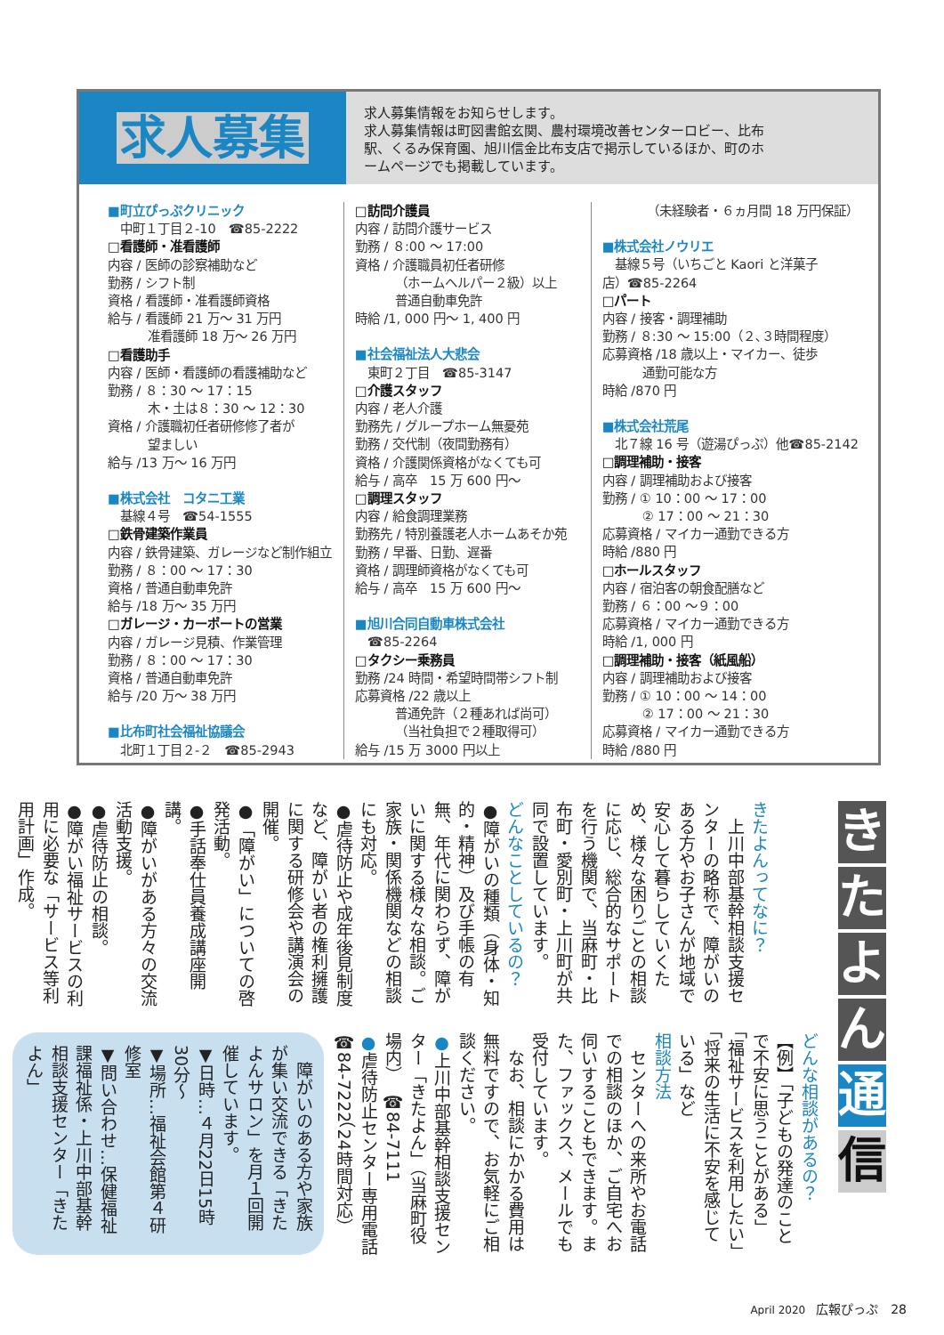求人募集
求人募集情報をお知らせします。
求人募集情報は町図書館玄関、農村環境改善センターロビー、比布駅、くるみ保育園、旭川信金比布支店で掲示しているほか、町のホームページでも掲載しています。
■町立ぴっぷクリニック
中町１丁目２-10　☎85-2222
□看護師・准看護師
内容 / 医師の診察補助など
勤務 / シフト制
資格 / 看護師・准看護師資格
給与 / 看護師 21 万～ 31 万円
准看護師 18 万～ 26 万円
□看護助手
内容 / 医師・看護師の看護補助など
勤務 / ８：30 ～ 17：15
木・土は８：30 ～ 12：30
資格 / 介護職初任者研修修了者が
望ましい
給与 /13 万～ 16 万円
■株式会社　コタニ工業
基線４号　☎54-1555
□鉄骨建築作業員
内容 / 鉄骨建築、ガレージなど制作組立
勤務 / ８：00 ～ 17：30
資格 / 普通自動車免許
給与 /18 万～ 35 万円
□ガレージ・カーポートの営業
内容 / ガレージ見積、作業管理
勤務 / ８：00 ～ 17：30
資格 / 普通自動車免許
給与 /20 万～ 38 万円
■比布町社会福祉協議会
北町１丁目２-２　☎85-2943
□訪問介護員
内容 / 訪問介護サービス
勤務 / ８:00 ～ 17:00
資格 / 介護職員初任者研修
（ホームヘルパー２級）以上
普通自動車免許
時給 /1, 000 円～ 1, 400 円
■社会福祉法人大悲会
東町２丁目　☎85-3147
□介護スタッフ
内容 / 老人介護
勤務先 / グループホーム無憂苑
勤務 / 交代制（夜間勤務有）
資格 / 介護関係資格がなくても可
給与 / 高卒　15 万 600 円～
□調理スタッフ
内容 / 給食調理業務
勤務先 / 特別養護老人ホームあそか苑
勤務 / 早番、日勤、遅番
資格 / 調理師資格がなくても可
給与 / 高卒　15 万 600 円～
■旭川合同自動車株式会社
☎85-2264
□タクシー乗務員
勤務 /24 時間・希望時間帯シフト制
応募資格 /22 歳以上
普通免許（２種あれば尚可）
（当社負担で２種取得可）
給与 /15 万 3000 円以上
（未経験者・６ヵ月間 18 万円保証）
■株式会社ノウリエ
基線５号（いちごと Kaori と洋菓子
店）☎85-2264
□パート
内容 / 接客・調理補助
勤務 / ８:30 ～ 15:00（２､３時間程度）
応募資格 /18 歳以上・マイカー、徒歩
通勤可能な方
時給 /870 円
■株式会社荒尾
北７線 16 号（遊湯ぴっぷ）他☎85-2142
□調理補助・接客
内容 / 調理補助および接客
勤務 / ① 10：00 ～ 17：00
② 17：00 ～ 21：30
応募資格 / マイカー通勤できる方
時給 /880 円
□ホールスタッフ
内容 / 宿泊客の朝食配膳など
勤務 / ６：00 ～９：00
応募資格 / マイカー通勤できる方
時給 /1, 000 円
□調理補助・接客（紙風船）
内容 / 調理補助および接客
勤務 / ① 10：00 ～ 14：00
② 17：00 ～ 21：30
応募資格 / マイカー通勤できる方
時給 /880 円
き
た
よ
ん
通
信
きたよんってなに？
　上川中部基幹相談支援センターの略称で、障がいのある方やお子さんが地域で安心して暮らしていくため、様々な困りごとの相談に応じ、総合的なサポートを行う機関で、当麻町・比布町・愛別町・上川町が共同で設置しています。
どんなことしているの？
●障がいの種類（身体・知的・精神）及び手帳の有無、年代に関わらず、障がいに関する様々な相談。ご家族・関係機関などの相談にも対応。
●虐待防止や成年後見制度など、障がい者の権利擁護に関する研修会や講演会の開催。
●「障がい」についての啓発活動。
●手話奉仕員養成講座開講。
●障がいがある方々の交流活動支援。
●虐待防止の相談。
●障がい福祉サービスの利用に必要な「サービス等利用計画」作成。
どんな相談があるの？
【例】「子どもの発達のことで不安に思うことがある」「福祉サービスを利用したい」「将来の生活に不安を感じている」など
相談方法
　センターへの来所やお電話での相談のほか、ご自宅へお伺いすることもできます。また、ファックス、メールでも受付しています。
　なお、相談にかかる費用は無料ですので、お気軽にご相談ください。
●上川中部基幹相談支援センター「きたよん」（当麻町役場内）　☎84-7111
●虐待防止センター専用電話
☎84-7222（24時間対応）
　障がいのある方や家族が集い交流できる「きたよんサロン」を月１回開催しています。
▼日時…４月22日15時30分～
▼場所…福祉会館第４研修室
▼問い合わせ…保健福祉課福祉係・上川中部基幹相談支援センター「きたよん」
April 2020　広報ぴっぷ　28